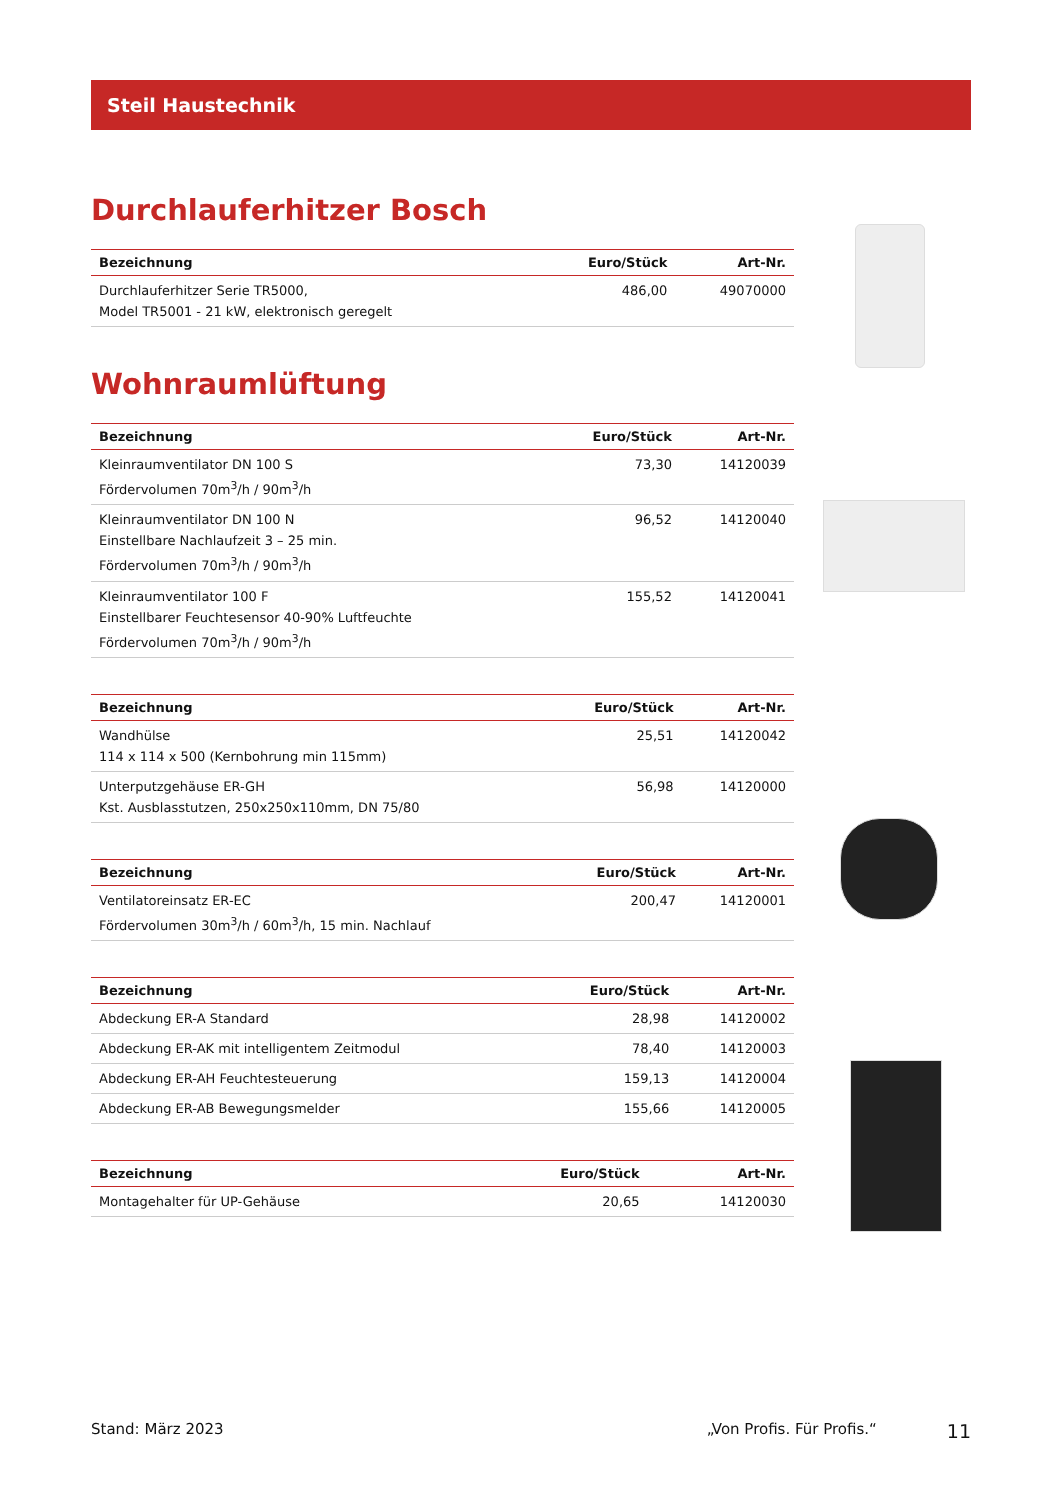Steil Haustechnik
Durchlauferhitzer Bosch
| Bezeichnung | Euro/Stück | Art-Nr. |
| --- | --- | --- |
| Durchlauferhitzer Serie TR5000, Model TR5001 - 21 kW, elektronisch geregelt | 486,00 | 49070000 |
Wohnraumlüftung
| Bezeichnung | Euro/Stück | Art-Nr. |
| --- | --- | --- |
| Kleinraumventilator DN 100 S Fördervolumen 70m<sup>3</sup>/h / 90m<sup>3</sup>/h | 73,30 | 14120039 |
| Kleinraumventilator DN 100 N Einstellbare Nachlaufzeit 3 – 25 min. Fördervolumen 70m<sup>3</sup>/h / 90m<sup>3</sup>/h | 96,52 | 14120040 |
| Kleinraumventilator 100 F Einstellbarer Feuchtesensor 40-90% Luftfeuchte Fördervolumen 70m<sup>3</sup>/h / 90m<sup>3</sup>/h | 155,52 | 14120041 |
| Bezeichnung | Euro/Stück | Art-Nr. |
| --- | --- | --- |
| Wandhülse 114 x 114 x 500 (Kernbohrung min 115mm) | 25,51 | 14120042 |
| Unterputzgehäuse ER-GH Kst. Ausblasstutzen, 250x250x110mm, DN 75/80 | 56,98 | 14120000 |
| Bezeichnung | Euro/Stück | Art-Nr. |
| --- | --- | --- |
| Ventilatoreinsatz ER-EC Fördervolumen 30m<sup>3</sup>/h / 60m<sup>3</sup>/h, 15 min. Nachlauf | 200,47 | 14120001 |
| Bezeichnung | Euro/Stück | Art-Nr. |
| --- | --- | --- |
| Abdeckung ER-A Standard | 28,98 | 14120002 |
| Abdeckung ER-AK mit intelligentem Zeitmodul | 78,40 | 14120003 |
| Abdeckung ER-AH Feuchtesteuerung | 159,13 | 14120004 |
| Abdeckung ER-AB Bewegungsmelder | 155,66 | 14120005 |
| Bezeichnung | Euro/Stück | Art-Nr. |
| --- | --- | --- |
| Montagehalter für UP-Gehäuse | 20,65 | 14120030 |
Stand: März 2023 „Von Profis. Für Profis.“11